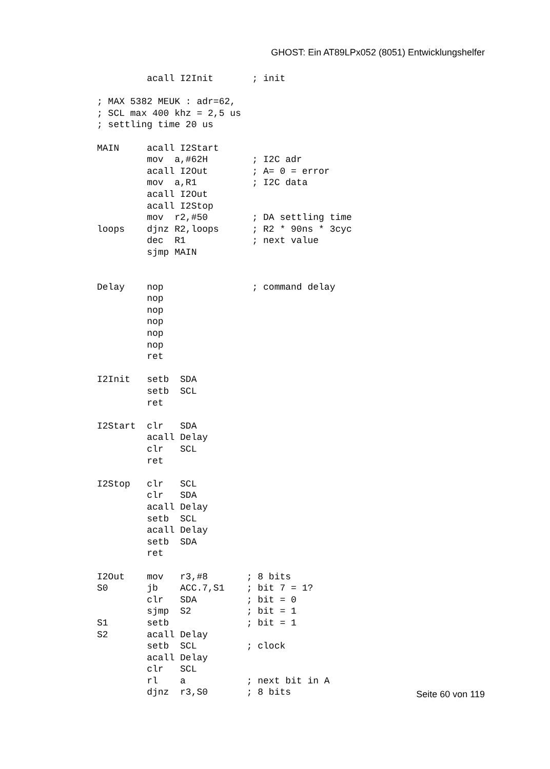GHOST: Ein AT89LPx052 (8051) Entwicklungshelfer
         acall I2Init       ; init

; MAX 5382 MEUK : adr=62,
; SCL max 400 khz = 2,5 us
; settling time 20 us

MAIN     acall I2Start
         mov  a,#62H        ; I2C adr
         acall I2Out        ; A= 0 = error
         mov  a,R1          ; I2C data
         acall I2Out
         acall I2Stop
         mov  r2,#50        ; DA settling time
loops    djnz R2,loops      ; R2 * 90ns * 3cyc
         dec  R1            ; next value
         sjmp MAIN


Delay    nop                ; command delay
         nop
         nop
         nop
         nop
         nop
         ret

I2Init   setb  SDA
         setb  SCL
         ret

I2Start  clr   SDA
         acall Delay
         clr   SCL
         ret

I2Stop   clr   SCL
         clr   SDA
         acall Delay
         setb  SCL
         acall Delay
         setb  SDA
         ret

I2Out    mov   r3,#8       ; 8 bits
S0       jb    ACC.7,S1    ; bit 7 = 1?
         clr   SDA         ; bit = 0
         sjmp  S2          ; bit = 1
S1       setb              ; bit = 1
S2       acall Delay
         setb  SCL         ; clock
         acall Delay
         clr   SCL
         rl    a           ; next bit in A
         djnz  r3,S0       ; 8 bits
Seite 60 von 119